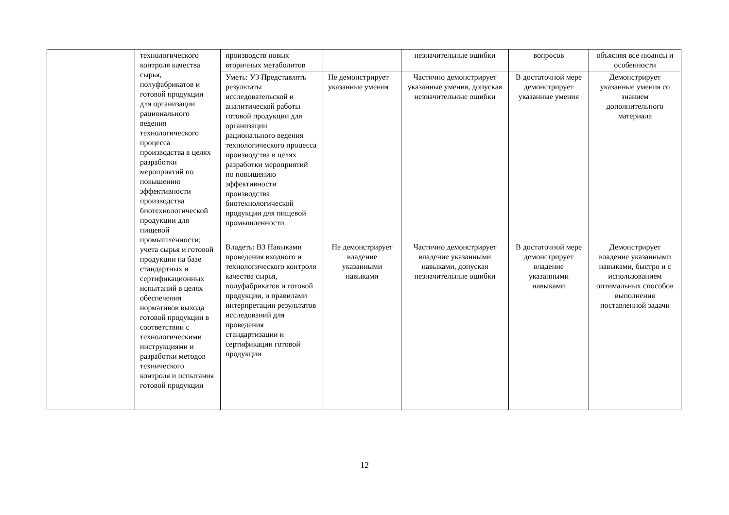| | технологического контроля качества сырья, полуфабрикатов и готовой продукции для организации рационального ведения технологического процесса производства в целях разработки мероприятий по повышению эффективности производства биотехнологической продукции для пищевой промышленности; учета сырья и готовой продукции на базе стандартных и сертификационных испытаний в целях обеспечения нормативов выхода готовой продукции в соответствии с технологическими инструкциями и разработки методов технического контроля и испытания готовой продукции | производств новых вторичных метаболитов | | незначительные ошибки | вопросов | объясняя все нюансы и особенности |
| | | Уметь: У3 Представлять результаты исследовательской и аналитической работы готовой продукции для организации рационального ведения технологического процесса производства в целях разработки мероприятий по повышению эффективности производства биотехнологической продукции для пищевой промышленности | Не демонстрирует указанные умения | Частично демонстрирует указанные умения, допуская незначительные ошибки | В достаточной мере демонстрирует указанные умения | Демонстрирует указанные умения со знанием дополнительного материала |
| | | Владеть: В3 Навыками проведения входного и технологического контроля качества сырья, полуфабрикатов и готовой продукции, и правилами интерпретации результатов исследований для проведения стандартизации и сертификации готовой продукции | Не демонстрирует владение указанными навыками | Частично демонстрирует владение указанными навыками, допуская незначительные ошибки | В достаточной мере демонстрирует владение указанными навыками | Демонстрирует владение указанными навыками, быстро и с использованием оптимальных способов выполнения поставленной задачи |
12